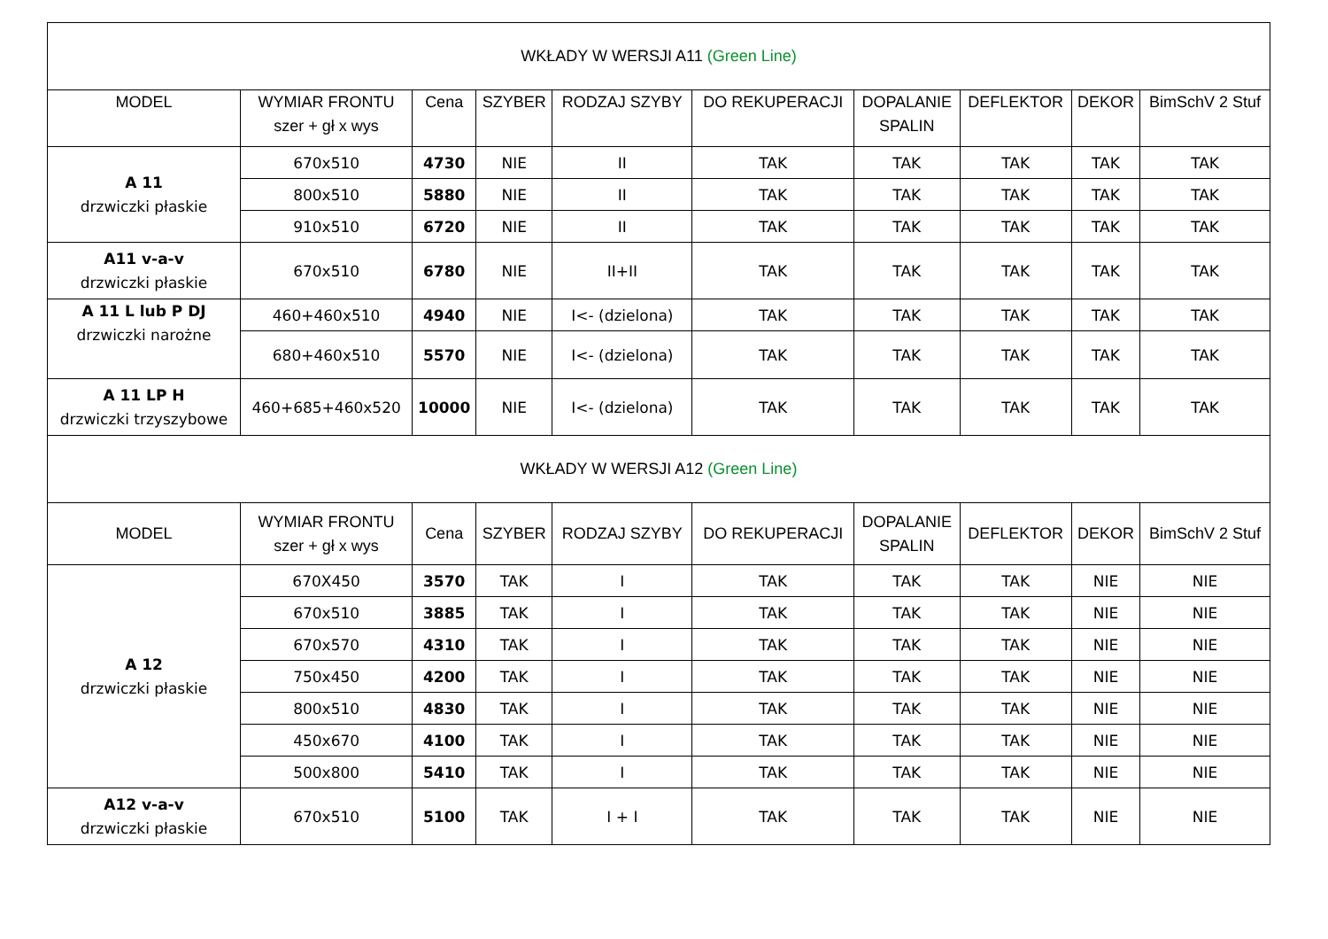| WKŁADY W WERSJI A11 (Green Line) | | | | | | | | | |
| MODEL | WYMIAR FRONTU szer + gł x wys | Cena | SZYBER | RODZAJ SZYBY | DO REKUPERACJI | DOPALANIE SPALIN | DEFLEKTOR | DEKOR | BimSchV 2 Stuf |
| A 11 drzwiczki płaskie | 670x510 | 4730 | NIE | II | TAK | TAK | TAK | TAK | TAK |
| | 800x510 | 5880 | NIE | II | TAK | TAK | TAK | TAK | TAK |
| | 910x510 | 6720 | NIE | II | TAK | TAK | TAK | TAK | TAK |
| A11 v-a-v drzwiczki płaskie | 670x510 | 6780 | NIE | II+II | TAK | TAK | TAK | TAK | TAK |
| A 11 L lub P DJ drzwiczki narożne | 460+460x510 | 4940 | NIE | I<- (dzielona) | TAK | TAK | TAK | TAK | TAK |
| | 680+460x510 | 5570 | NIE | I<- (dzielona) | TAK | TAK | TAK | TAK | TAK |
| A 11 LP H drzwiczki trzyszybowe | 460+685+460x520 | 10000 | NIE | I<- (dzielona) | TAK | TAK | TAK | TAK | TAK |
| WKŁADY W WERSJI A12 (Green Line) | | | | | | | | | |
| MODEL | WYMIAR FRONTU szer + gł x wys | Cena | SZYBER | RODZAJ SZYBY | DO REKUPERACJI | DOPALANIE SPALIN | DEFLEKTOR | DEKOR | BimSchV 2 Stuf |
| A 12 drzwiczki płaskie | 670X450 | 3570 | TAK | I | TAK | TAK | TAK | NIE | NIE |
| | 670x510 | 3885 | TAK | I | TAK | TAK | TAK | NIE | NIE |
| | 670x570 | 4310 | TAK | I | TAK | TAK | TAK | NIE | NIE |
| | 750x450 | 4200 | TAK | I | TAK | TAK | TAK | NIE | NIE |
| | 800x510 | 4830 | TAK | I | TAK | TAK | TAK | NIE | NIE |
| | 450x670 | 4100 | TAK | I | TAK | TAK | TAK | NIE | NIE |
| | 500x800 | 5410 | TAK | I | TAK | TAK | TAK | NIE | NIE |
| A12 v-a-v drzwiczki płaskie | 670x510 | 5100 | TAK | I + I | TAK | TAK | TAK | NIE | NIE |